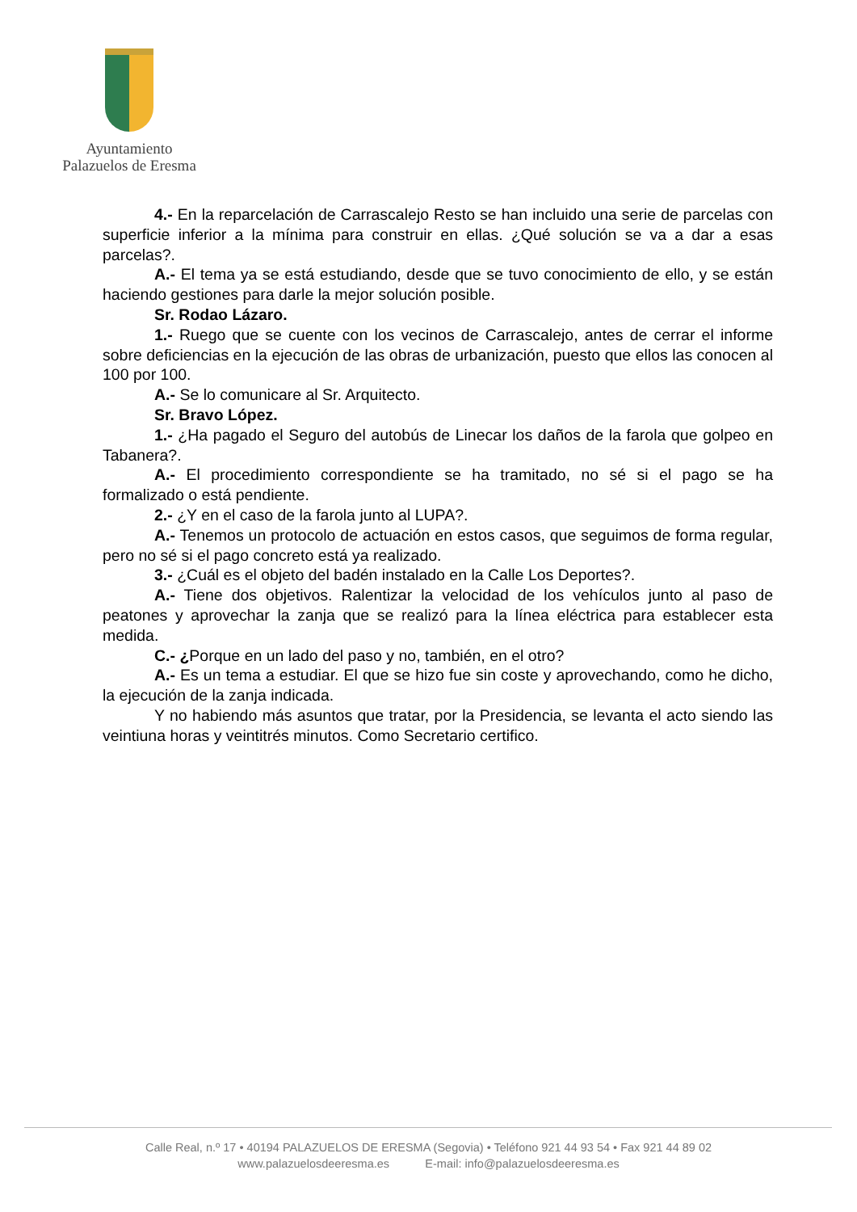Ayuntamiento
Palazuelos de Eresma
4.- En la reparcelación de Carrascalejo Resto se han incluido una serie de parcelas con superficie inferior a la mínima para construir en ellas. ¿Qué solución se va a dar a esas parcelas?.
A.- El tema ya se está estudiando, desde que se tuvo conocimiento de ello, y se están haciendo gestiones para darle la mejor solución posible.
Sr. Rodao Lázaro.
1.- Ruego que se cuente con los vecinos de Carrascalejo, antes de cerrar el informe sobre deficiencias en la ejecución de las obras de urbanización, puesto que ellos las conocen al 100 por 100.
A.- Se lo comunicare al Sr. Arquitecto.
Sr. Bravo López.
1.- ¿Ha pagado el Seguro del autobús de Linecar los daños de la farola que golpeo en Tabanera?.
A.- El procedimiento correspondiente se ha tramitado, no sé si el pago se ha formalizado o está pendiente.
2.- ¿Y en el caso de la farola junto al LUPA?.
A.- Tenemos un protocolo de actuación en estos casos, que seguimos de forma regular, pero no sé si el pago concreto está ya realizado.
3.- ¿Cuál es el objeto del badén instalado en la Calle Los Deportes?.
A.- Tiene dos objetivos. Ralentizar la velocidad de los vehículos junto al paso de peatones y aprovechar la zanja que se realizó para la línea eléctrica para establecer esta medida.
C.- ¿Porque en un lado del paso y no, también, en el otro?
A.- Es un tema a estudiar. El que se hizo fue sin coste y aprovechando, como he dicho, la ejecución de la zanja indicada.
Y no habiendo más asuntos que tratar, por la Presidencia, se levanta el acto siendo las veintiuna horas y veintitrés minutos. Como Secretario certifico.
Calle Real, n.º 17 • 40194 PALAZUELOS DE ERESMA (Segovia) • Teléfono 921 44 93 54 • Fax 921 44 89 02
www.palazuelosdeeresma.es E-mail: info@palazuelosdeeresma.es